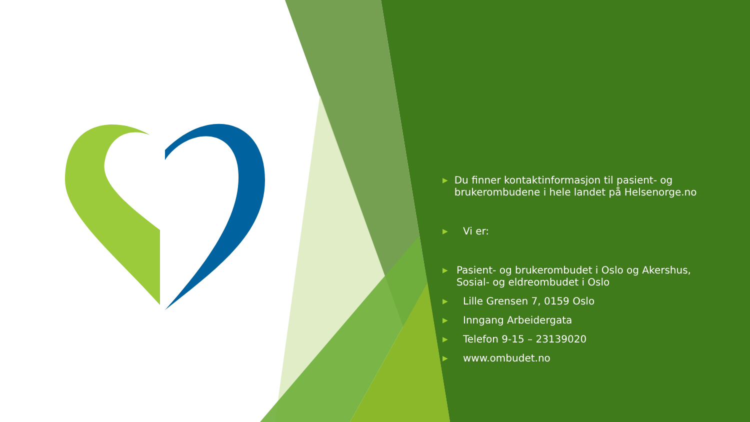▶ Du finner kontaktinformasjon til pasient- og brukerombudene i hele landet på Helsenorge.no
▶ Vi er:
▶ Pasient- og brukerombudet i Oslo og Akershus, Sosial- og eldreombudet i Oslo
▶ Lille Grensen 7, 0159 Oslo
▶ Inngang Arbeidergata
▶ Telefon 9-15 – 23139020
▶ www.ombudet.no